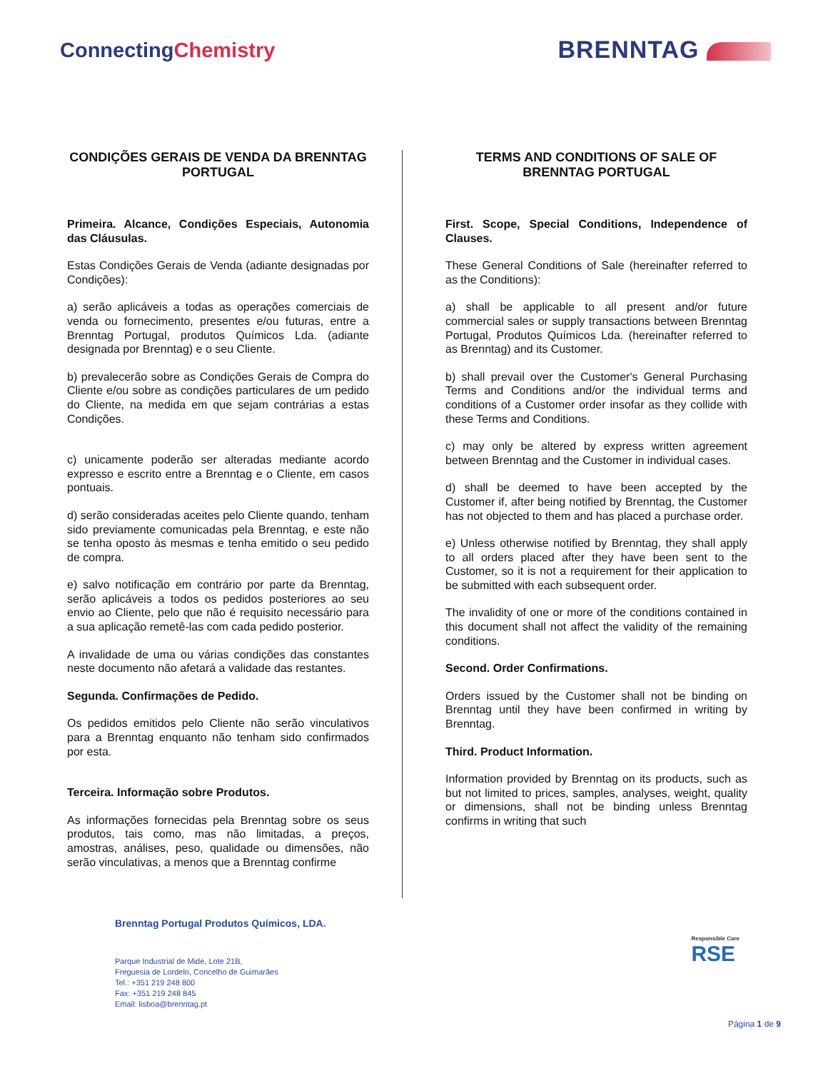ConnectingChemistry
BRENNTAG
CONDIÇÕES GERAIS DE VENDA DA BRENNTAG PORTUGAL
Primeira. Alcance, Condições Especiais, Autonomia das Cláusulas.
Estas Condições Gerais de Venda (adiante designadas por Condições):
a) serão aplicáveis a todas as operações comerciais de venda ou fornecimento, presentes e/ou futuras, entre a Brenntag Portugal, produtos Químicos Lda. (adiante designada por Brenntag) e o seu Cliente.
b) prevalecerão sobre as Condições Gerais de Compra do Cliente e/ou sobre as condições particulares de um pedido do Cliente, na medida em que sejam contrárias a estas Condições.
c) unicamente poderão ser alteradas mediante acordo expresso e escrito entre a Brenntag e o Cliente, em casos pontuais.
d) serão consideradas aceites pelo Cliente quando, tenham sido previamente comunicadas pela Brenntag, e este não se tenha oposto às mesmas e tenha emitido o seu pedido de compra.
e) salvo notificação em contrário por parte da Brenntag, serão aplicáveis a todos os pedidos posteriores ao seu envio ao Cliente, pelo que não é requisito necessário para a sua aplicação remetê-las com cada pedido posterior.
A invalidade de uma ou várias condições das constantes neste documento não afetará a validade das restantes.
Segunda. Confirmações de Pedido.
Os pedidos emitidos pelo Cliente não serão vinculativos para a Brenntag enquanto não tenham sido confirmados por esta.
Terceira. Informação sobre Produtos.
As informações fornecidas pela Brenntag sobre os seus produtos, tais como, mas não limitadas, a preços, amostras, análises, peso, qualidade ou dimensões, não serão vinculativas, a menos que a Brenntag confirme
TERMS AND CONDITIONS OF SALE OF BRENNTAG PORTUGAL
First. Scope, Special Conditions, Independence of Clauses.
These General Conditions of Sale (hereinafter referred to as the Conditions):
a) shall be applicable to all present and/or future commercial sales or supply transactions between Brenntag Portugal, Produtos Químicos Lda. (hereinafter referred to as Brenntag) and its Customer.
b) shall prevail over the Customer's General Purchasing Terms and Conditions and/or the individual terms and conditions of a Customer order insofar as they collide with these Terms and Conditions.
c) may only be altered by express written agreement between Brenntag and the Customer in individual cases.
d) shall be deemed to have been accepted by the Customer if, after being notified by Brenntag, the Customer has not objected to them and has placed a purchase order.
e) Unless otherwise notified by Brenntag, they shall apply to all orders placed after they have been sent to the Customer, so it is not a requirement for their application to be submitted with each subsequent order.
The invalidity of one or more of the conditions contained in this document shall not affect the validity of the remaining conditions.
Second. Order Confirmations.
Orders issued by the Customer shall not be binding on Brenntag until they have been confirmed in writing by Brenntag.
Third. Product Information.
Information provided by Brenntag on its products, such as but not limited to prices, samples, analyses, weight, quality or dimensions, shall not be binding unless Brenntag confirms in writing that such
Brenntag Portugal Produtos Químicos, LDA.
Parque Industrial de Mide, Lote 21B,
Freguesia de Lordelo, Concelho de Guimarães
Tel.: +351 219 248 800
Fax: +351 219 248 845
Email: lisboa@brenntag.pt
Responsible Care
RSE
Página 1 de 9